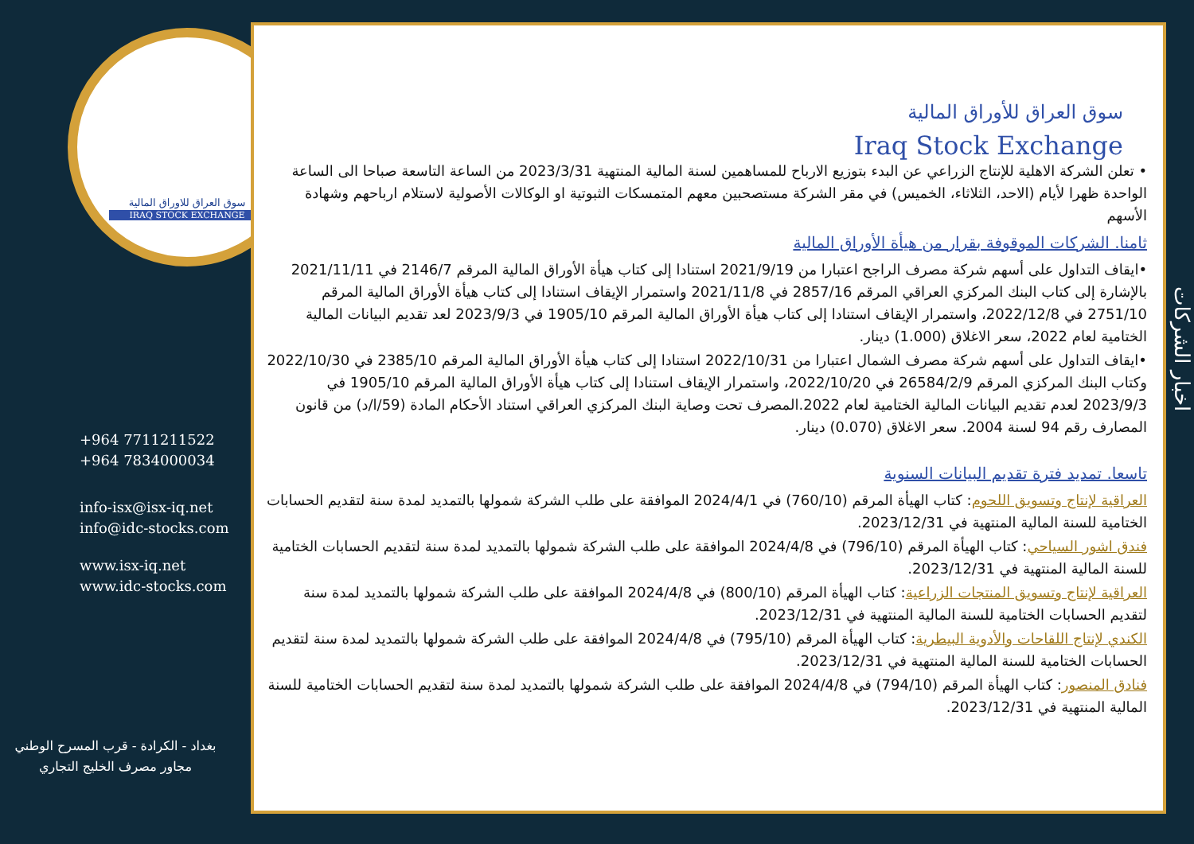سوق العراق للاوراق المالية
IRAQ STOCK EXCHANGE
+964 7711211522
+964 7834000034
info-isx@isx-iq.net
info@idc-stocks.com
www.isx-iq.net
www.idc-stocks.com
بغداد - الكرادة - قرب المسرح الوطني
مجاور مصرف الخليج التجاري
سوق العراق للأوراق المالية
Iraq Stock Exchange
• تعلن الشركة الاهلية للإنتاج الزراعي عن البدء بتوزيع الارباح للمساهمين لسنة المالية المنتهية 2023/3/31 من الساعة التاسعة صباحا الى الساعة الواحدة ظهرا لأيام (الاحد، الثلاثاء، الخميس) في مقر الشركة مستصحبين معهم المتمسكات الثبوتية او الوكالات الأصولية لاستلام ارباحهم وشهادة الأسهم
ثامنا. الشركات الموقوفة بقرار من هيأة الأوراق المالية
•ايقاف التداول على أسهم شركة مصرف الراجح اعتبارا من 2021/9/19 استنادا إلى كتاب هيأة الأوراق المالية المرقم 2146/7 في 2021/11/11 بالإشارة إلى كتاب البنك المركزي العراقي المرقم 2857/16 في 2021/11/8 واستمرار الإيقاف استنادا إلى كتاب هيأة الأوراق المالية المرقم 2751/10 في 2022/12/8، واستمرار الإيقاف استنادا إلى كتاب هيأة الأوراق المالية المرقم 1905/10 في 2023/9/3 لعد تقديم البيانات المالية الختامية لعام 2022، سعر الاغلاق (1.000) دينار.
•ايقاف التداول على أسهم شركة مصرف الشمال اعتبارا من 2022/10/31 استنادا إلى كتاب هيأة الأوراق المالية المرقم 2385/10 في 2022/10/30 وكتاب البنك المركزي المرقم 26584/2/9 في 2022/10/20، واستمرار الإيقاف استنادا إلى كتاب هيأة الأوراق المالية المرقم 1905/10 في 2023/9/3 لعدم تقديم البيانات المالية الختامية لعام 2022.المصرف تحت وصاية البنك المركزي العراقي استناد الأحكام المادة (59/ا/د) من قانون المصارف رقم 94 لسنة 2004. سعر الاغلاق (0.070) دينار.
تاسعا. تمديد فترة تقديم البيانات السنوية
العراقية لإنتاج وتسويق اللحوم: كتاب الهيأة المرقم (760/10) في 2024/4/1 الموافقة على طلب الشركة شمولها بالتمديد لمدة سنة لتقديم الحسابات الختامية للسنة المالية المنتهية في 2023/12/31.
فندق اشور السياحي: كتاب الهيأة المرقم (796/10) في 2024/4/8 الموافقة على طلب الشركة شمولها بالتمديد لمدة سنة لتقديم الحسابات الختامية للسنة المالية المنتهية في 2023/12/31.
العراقية لإنتاج وتسويق المنتجات الزراعية: كتاب الهيأة المرقم (800/10) في 2024/4/8 الموافقة على طلب الشركة شمولها بالتمديد لمدة سنة لتقديم الحسابات الختامية للسنة المالية المنتهية في 2023/12/31.
الكندي لإنتاج اللقاحات والأدوية البيطرية: كتاب الهيأة المرقم (795/10) في 2024/4/8 الموافقة على طلب الشركة شمولها بالتمديد لمدة سنة لتقديم الحسابات الختامية للسنة المالية المنتهية في 2023/12/31.
فنادق المنصور: كتاب الهيأة المرقم (794/10) في 2024/4/8 الموافقة على طلب الشركة شمولها بالتمديد لمدة سنة لتقديم الحسابات الختامية للسنة المالية المنتهية في 2023/12/31.
اخبار الشركات